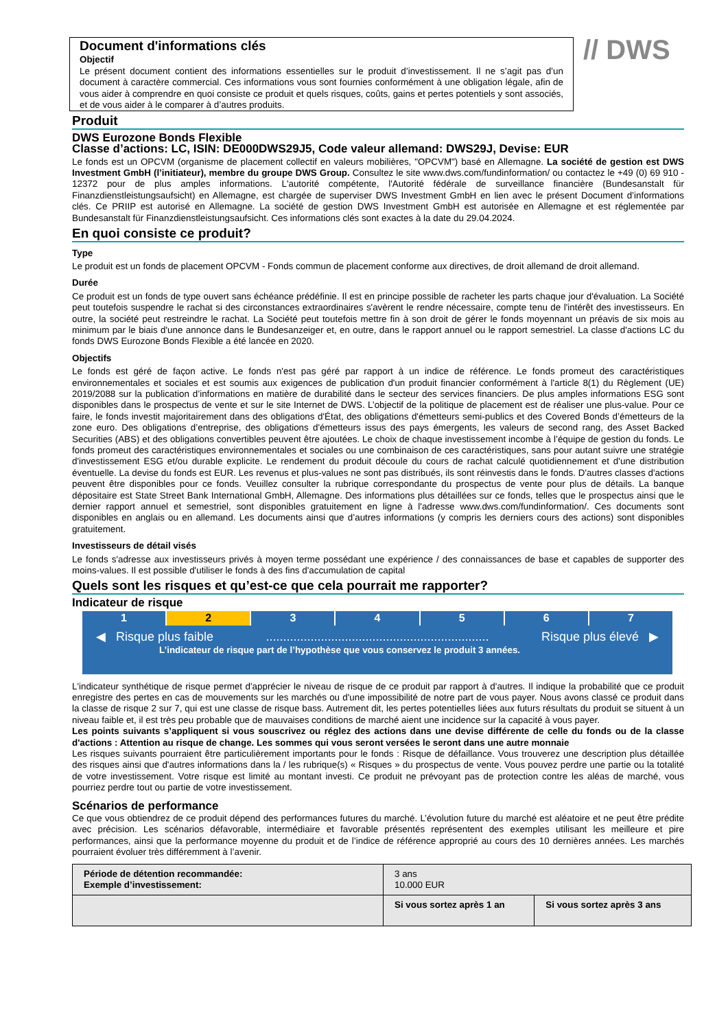Document d'informations clés
Objectif
Le présent document contient des informations essentielles sur le produit d’investissement. Il ne s’agit pas d’un document à caractère commercial. Ces informations vous sont fournies conformément à une obligation légale, afin de vous aider à comprendre en quoi consiste ce produit et quels risques, coûts, gains et pertes potentiels y sont associés, et de vous aider à le comparer à d’autres produits.
// DWS
Produit
DWS Eurozone Bonds Flexible
Classe d’actions: LC, ISIN: DE000DWS29J5, Code valeur allemand: DWS29J, Devise: EUR
Le fonds est un OPCVM (organisme de placement collectif en valeurs mobilières, "OPCVM") basé en Allemagne. La société de gestion est DWS Investment GmbH (l’initiateur), membre du groupe DWS Group. Consultez le site www.dws.com/fundinformation/ ou contactez le +49 (0) 69 910 - 12372 pour de plus amples informations. L'autorité compétente, l'Autorité fédérale de surveillance financière (Bundesanstalt für Finanzdienstleistungsaufsicht) en Allemagne, est chargée de superviser DWS Investment GmbH en lien avec le présent Document d’informations clés. Ce PRIIP est autorisé en Allemagne. La société de gestion DWS Investment GmbH est autorisée en Allemagne et est réglementée par Bundesanstalt für Finanzdienstleistungsaufsicht. Ces informations clés sont exactes à la date du 29.04.2024.
En quoi consiste ce produit?
Type
Le produit est un fonds de placement OPCVM - Fonds commun de placement conforme aux directives, de droit allemand de droit allemand.
Durée
Ce produit est un fonds de type ouvert sans échéance prédéfinie. Il est en principe possible de racheter les parts chaque jour d'évaluation. La Société peut toutefois suspendre le rachat si des circonstances extraordinaires s'avèrent le rendre nécessaire, compte tenu de l'intérêt des investisseurs. En outre, la société peut restreindre le rachat. La Société peut toutefois mettre fin à son droit de gérer le fonds moyennant un préavis de six mois au minimum par le biais d'une annonce dans le Bundesanzeiger et, en outre, dans le rapport annuel ou le rapport semestriel. La classe d'actions LC du fonds DWS Eurozone Bonds Flexible a été lancée en 2020.
Objectifs
Le fonds est géré de façon active. Le fonds n'est pas géré par rapport à un indice de référence. Le fonds promeut des caractéristiques environnementales et sociales et est soumis aux exigences de publication d'un produit financier conformément à l'article 8(1) du Règlement (UE) 2019/2088 sur la publication d’informations en matière de durabilité dans le secteur des services financiers. De plus amples informations ESG sont disponibles dans le prospectus de vente et sur le site Internet de DWS. L’objectif de la politique de placement est de réaliser une plus-value. Pour ce faire, le fonds investit majoritairement dans des obligations d'État, des obligations d'émetteurs semi-publics et des Covered Bonds d’émetteurs de la zone euro. Des obligations d’entreprise, des obligations d'émetteurs issus des pays émergents, les valeurs de second rang, des Asset Backed Securities (ABS) et des obligations convertibles peuvent être ajoutées. Le choix de chaque investissement incombe à l’équipe de gestion du fonds. Le fonds promeut des caractéristiques environnementales et sociales ou une combinaison de ces caractéristiques, sans pour autant suivre une stratégie d'investissement ESG et/ou durable explicite. Le rendement du produit découle du cours de rachat calculé quotidiennement et d'une distribution éventuelle. La devise du fonds est EUR. Les revenus et plus-values ne sont pas distribués, ils sont réinvestis dans le fonds. D'autres classes d'actions peuvent être disponibles pour ce fonds. Veuillez consulter la rubrique correspondante du prospectus de vente pour plus de détails. La banque dépositaire est State Street Bank International GmbH, Allemagne. Des informations plus détaillées sur ce fonds, telles que le prospectus ainsi que le dernier rapport annuel et semestriel, sont disponibles gratuitement en ligne à l'adresse www.dws.com/fundinformation/. Ces documents sont disponibles en anglais ou en allemand. Les documents ainsi que d’autres informations (y compris les derniers cours des actions) sont disponibles gratuitement.
Investisseurs de détail visés
Le fonds s'adresse aux investisseurs privés à moyen terme possédant une expérience / des connaissances de base et capables de supporter des moins-values. Il est possible d'utiliser le fonds à des fins d'accumulation de capital
Quels sont les risques et qu’est-ce que cela pourrait me rapporter?
Indicateur de risque
1 2 3 4 5 6 7
◀ Risque plus faible................................................................. Risque plus élevé ▶
L’indicateur de risque part de l’hypothèse que vous conservez le produit 3 années.
L'indicateur synthétique de risque permet d'apprécier le niveau de risque de ce produit par rapport à d'autres. Il indique la probabilité que ce produit enregistre des pertes en cas de mouvements sur les marchés ou d'une impossibilité de notre part de vous payer. Nous avons classé ce produit dans la classe de risque 2 sur 7, qui est une classe de risque bass. Autrement dit, les pertes potentielles liées aux futurs résultats du produit se situent à un niveau faible et, il est très peu probable que de mauvaises conditions de marché aient une incidence sur la capacité à vous payer.
Les points suivants s’appliquent si vous souscrivez ou réglez des actions dans une devise différente de celle du fonds ou de la classe d'actions : Attention au risque de change. Les sommes qui vous seront versées le seront dans une autre monnaie
Les risques suivants pourraient être particulièrement importants pour le fonds : Risque de défaillance. Vous trouverez une description plus détaillée des risques ainsi que d'autres informations dans la / les rubrique(s) « Risques » du prospectus de vente. Vous pouvez perdre une partie ou la totalité de votre investissement. Votre risque est limité au montant investi. Ce produit ne prévoyant pas de protection contre les aléas de marché, vous pourriez perdre tout ou partie de votre investissement.
Scénarios de performance
Ce que vous obtiendrez de ce produit dépend des performances futures du marché. L’évolution future du marché est aléatoire et ne peut être prédite avec précision. Les scénarios défavorable, intermédiaire et favorable présentés représentent des exemples utilisant les meilleure et pire performances, ainsi que la performance moyenne du produit et de l’indice de référence approprié au cours des 10 dernières années. Les marchés pourraient évoluer très différemment à l’avenir.
| Période de détention recommandée: Exemple d’investissement: | 3 ans 10.000 EUR | |
| | Si vous sortez après 1 an | Si vous sortez après 3 ans |